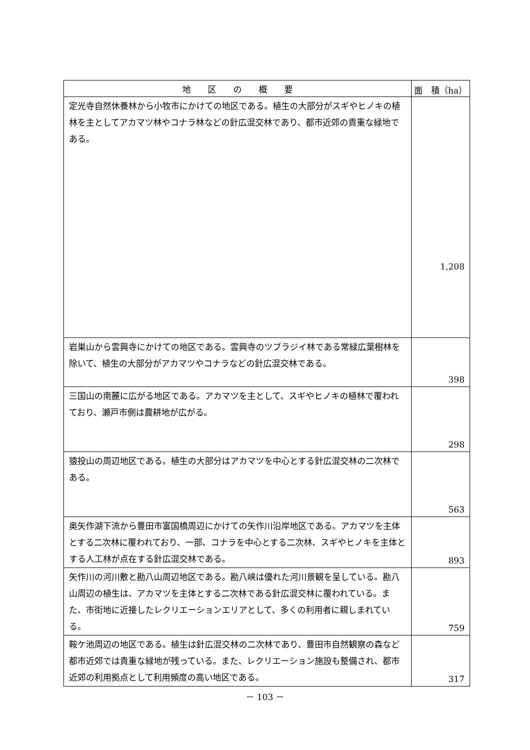| 地 区 の 概 要 | 面 積（ha） |
| --- | --- |
| 定光寺自然休養林から小牧市にかけての地区である。植生の大部分がスギやヒノキの植林を主としてアカマツ林やコナラ林などの針広混交林であり、都市近郊の貴重な緑地である。 | 1,208 |
| 岩巣山から雲興寺にかけての地区である。雲興寺のツブラジイ林である常緑広葉樹林を除いて、植生の大部分がアカマツやコナラなどの針広混交林である。 | 398 |
| 三国山の南麓に広がる地区である。アカマツを主として、スギやヒノキの植林で覆われており、瀬戸市側は農耕地が広がる。 | 298 |
| 猿投山の周辺地区である。植生の大部分はアカマツを中心とする針広混交林の二次林である。 | 563 |
| 奥矢作湖下流から豊田市富国橋周辺にかけての矢作川沿岸地区である。アカマツを主体とする二次林に覆われており、一部、コナラを中心とする二次林、スギやヒノキを主体とする人工林が点在する針広混交林である。 | 893 |
| 矢作川の河川敷と勘八山周辺地区である。勘八峡は優れた河川景観を呈している。勘八山周辺の植生は、アカマツを主体とする二次林である針広混交林に覆われている。また、市街地に近接したレクリエーションエリアとして、多くの利用者に親しまれている。 | 759 |
| 鞍ケ池周辺の地区である。植生は針広混交林の二次林であり、豊田市自然観察の森など都市近郊では貴重な緑地が残っている。また、レクリエーション施設も整備され、都市近郊の利用拠点として利用頻度の高い地区である。 | 317 |
－ 103 －